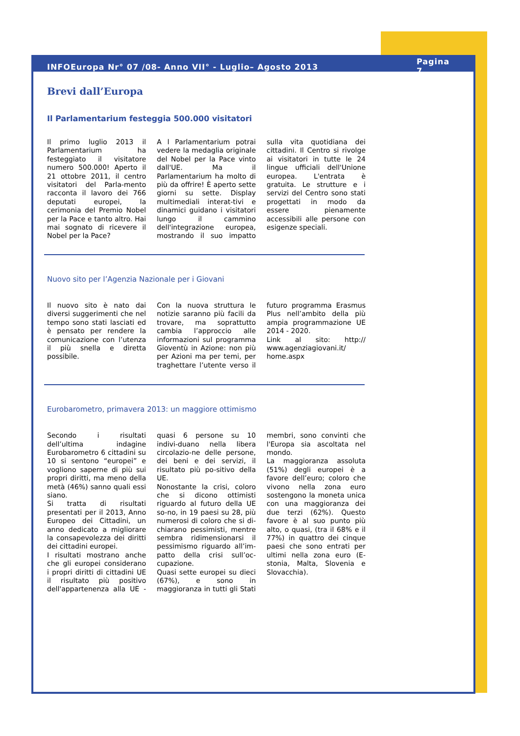INFOEuropa Nr° 07 /08- Anno VII° - Luglio– Agosto 2013 Pagina 7
Brevi dall’Europa
Il Parlamentarium festeggia 500.000 visitatori
Il primo luglio 2013 il Parlamentarium ha festeggiato il visitatore numero 500.000! Aperto il 21 ottobre 2011, il centro visitatori del Parla-mento racconta il lavoro dei 766 deputati europei, la cerimonia del Premio Nobel per la Pace e tanto altro. Hai mai sognato di ricevere il Nobel per la Pace?
A l Parlamentarium potrai vedere la medaglia originale del Nobel per la Pace vinto dall'UE. Ma il Parlamentarium ha molto di più da offrire! È aperto sette giorni su sette. Display multimediali interat-tivi e dinamici guidano i visitatori lungo il cammino dell'integrazione europea, mostrando il suo impatto sulla vita quotidiana dei cittadini. Il Centro si rivolge ai visitatori in tutte le 24 lingue ufficiali dell'Unione europea. L'entrata è gratuita. Le strutture e i servizi del Centro sono stati progettati in modo da essere pienamente accessibili alle persone con esigenze speciali.
Nuovo sito per l’Agenzia Nazionale per i Giovani
Il nuovo sito è nato dai diversi suggerimenti che nel tempo sono stati lasciati ed è pensato per rendere la comunicazione con l’utenza il più snella e diretta possibile.
Con la nuova struttura le notizie saranno più facili da trovare, ma soprattutto cambia l’approccio alle informazioni sul programma Gioventù in Azione: non più per Azioni ma per temi, per traghettare l’utente verso il futuro programma Erasmus Plus nell’ambito della più ampia programmazione UE 2014 - 2020.
Link al sito: http:// www.agenziagiovani.it/ home.aspx
Eurobarometro, primavera 2013: un maggiore ottimismo
Secondo i risultati dell’ultima indagine Eurobarometro 6 cittadini su 10 si sentono “europei” e vogliono saperne di più sui propri diritti, ma meno della metà (46%) sanno quali essi siano.
Si tratta di risultati presentati per il 2013, Anno Europeo dei Cittadini, un anno dedicato a migliorare la consapevolezza dei diritti dei cittadini europei.
I risultati mostrano anche che gli europei considerano i propri diritti di cittadini UE il risultato più positivo dell'appartenenza alla UE - quasi 6 persone su 10 indivi-duano nella libera circolazio-ne delle persone, dei beni e dei servizi, il risultato più po-sitivo della UE.
Nonostante la crisi, coloro che si dicono ottimisti riguardo al futuro della UE so-no, in 19 paesi su 28, più numerosi di coloro che si di-chiarano pessimisti, mentre sembra ridimensionarsi il pessimismo riguardo all’im-patto della crisi sull’oc-cupazione.
Quasi sette europei su dieci (67%), e sono in maggioranza in tutti gli Stati membri, sono convinti che l'Europa sia ascoltata nel mondo.
La maggioranza assoluta (51%) degli europei è a favore dell’euro; coloro che vivono nella zona euro sostengono la moneta unica con una maggioranza dei due terzi (62%). Questo favore è al suo punto più alto, o quasi, (tra il 68% e il 77%) in quattro dei cinque paesi che sono entrati per ultimi nella zona euro (E-stonia, Malta, Slovenia e Slovacchia).